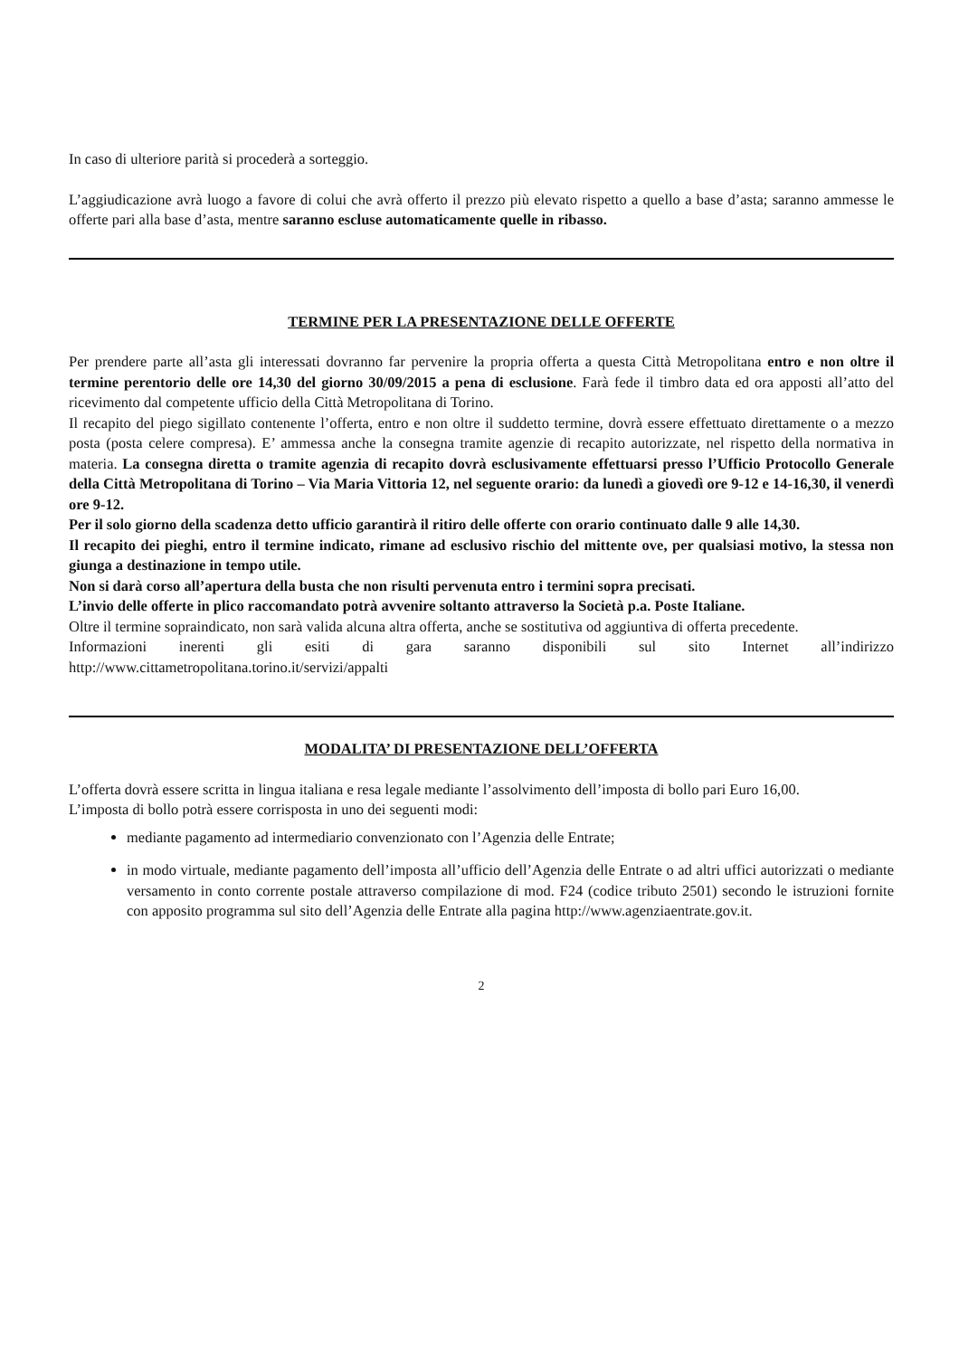In caso di ulteriore parità si procederà a sorteggio.
L’aggiudicazione avrà luogo a favore di colui che avrà offerto il prezzo più elevato rispetto a quello a base d’asta; saranno ammesse le offerte pari alla base d’asta, mentre saranno escluse automaticamente quelle in ribasso.
TERMINE PER LA PRESENTAZIONE DELLE OFFERTE
Per prendere parte all’asta gli interessati dovranno far pervenire la propria offerta a questa Città Metropolitana entro e non oltre il termine perentorio delle ore 14,30 del giorno 30/09/2015 a pena di esclusione. Farà fede il timbro data ed ora apposti all’atto del ricevimento dal competente ufficio della Città Metropolitana di Torino.
Il recapito del piego sigillato contenente l’offerta, entro e non oltre il suddetto termine, dovrà essere effettuato direttamente o a mezzo posta (posta celere compresa). E’ ammessa anche la consegna tramite agenzie di recapito autorizzate, nel rispetto della normativa in materia. La consegna diretta o tramite agenzia di recapito dovrà esclusivamente effettuarsi presso l’Ufficio Protocollo Generale della Città Metropolitana di Torino – Via Maria Vittoria 12, nel seguente orario: da lunedì a giovedì ore 9-12 e 14-16,30, il venerdì ore 9-12.
Per il solo giorno della scadenza detto ufficio garantirà il ritiro delle offerte con orario continuato dalle 9 alle 14,30.
Il recapito dei pieghi, entro il termine indicato, rimane ad esclusivo rischio del mittente ove, per qualsiasi motivo, la stessa non giunga a destinazione in tempo utile.
Non si darà corso all’apertura della busta che non risulti pervenuta entro i termini sopra precisati.
L’invio delle offerte in plico raccomandato potrà avvenire soltanto attraverso la Società p.a. Poste Italiane.
Oltre il termine sopraindicato, non sarà valida alcuna altra offerta, anche se sostitutiva od aggiuntiva di offerta precedente.
Informazioni inerenti gli esiti di gara saranno disponibili sul sito Internet all’indirizzo http://www.cittametropolitana.torino.it/servizi/appalti
MODALITA’ DI PRESENTAZIONE DELL’OFFERTA
L’offerta dovrà essere scritta in lingua italiana e resa legale mediante l’assolvimento dell’imposta di bollo pari Euro 16,00.
L’imposta di bollo potrà essere corrisposta in uno dei seguenti modi:
mediante pagamento ad intermediario convenzionato con l’Agenzia delle Entrate;
in modo virtuale, mediante pagamento dell’imposta all’ufficio dell’Agenzia delle Entrate o ad altri uffici autorizzati o mediante versamento in conto corrente postale attraverso compilazione di mod. F24 (codice tributo 2501) secondo le istruzioni fornite con apposito programma sul sito dell’Agenzia delle Entrate alla pagina http://www.agenziaentrate.gov.it.
2